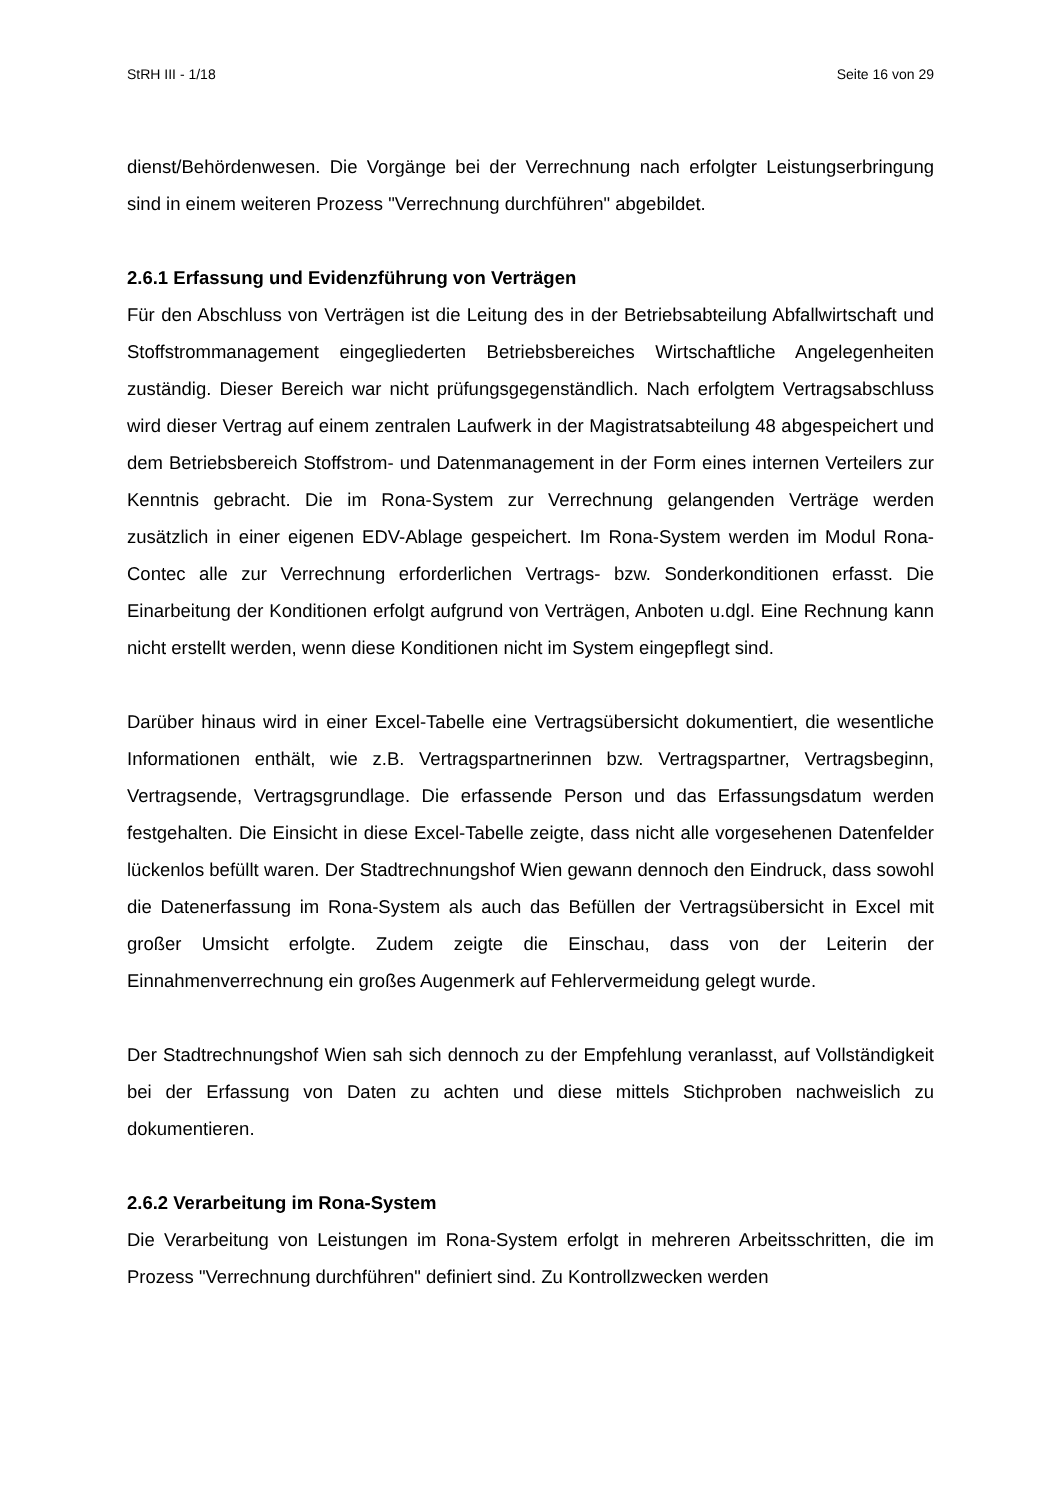StRH III - 1/18 Seite 16 von 29
dienst/Behördenwesen. Die Vorgänge bei der Verrechnung nach erfolgter Leistungserbringung sind in einem weiteren Prozess "Verrechnung durchführen" abgebildet.
2.6.1 Erfassung und Evidenzführung von Verträgen
Für den Abschluss von Verträgen ist die Leitung des in der Betriebsabteilung Abfallwirtschaft und Stoffstrommanagement eingegliederten Betriebsbereiches Wirtschaftliche Angelegenheiten zuständig. Dieser Bereich war nicht prüfungsgegenständlich. Nach erfolgtem Vertragsabschluss wird dieser Vertrag auf einem zentralen Laufwerk in der Magistratsabteilung 48 abgespeichert und dem Betriebsbereich Stoffstrom- und Datenmanagement in der Form eines internen Verteilers zur Kenntnis gebracht. Die im Rona-System zur Verrechnung gelangenden Verträge werden zusätzlich in einer eigenen EDV-Ablage gespeichert. Im Rona-System werden im Modul Rona-Contec alle zur Verrechnung erforderlichen Vertrags- bzw. Sonderkonditionen erfasst. Die Einarbeitung der Konditionen erfolgt aufgrund von Verträgen, Anboten u.dgl. Eine Rechnung kann nicht erstellt werden, wenn diese Konditionen nicht im System eingepflegt sind.
Darüber hinaus wird in einer Excel-Tabelle eine Vertragsübersicht dokumentiert, die wesentliche Informationen enthält, wie z.B. Vertragspartnerinnen bzw. Vertragspartner, Vertragsbeginn, Vertragsende, Vertragsgrundlage. Die erfassende Person und das Erfassungsdatum werden festgehalten. Die Einsicht in diese Excel-Tabelle zeigte, dass nicht alle vorgesehenen Datenfelder lückenlos befüllt waren. Der Stadtrechnungshof Wien gewann dennoch den Eindruck, dass sowohl die Datenerfassung im Rona-System als auch das Befüllen der Vertragsübersicht in Excel mit großer Umsicht erfolgte. Zudem zeigte die Einschau, dass von der Leiterin der Einnahmenverrechnung ein großes Augenmerk auf Fehlervermeidung gelegt wurde.
Der Stadtrechnungshof Wien sah sich dennoch zu der Empfehlung veranlasst, auf Vollständigkeit bei der Erfassung von Daten zu achten und diese mittels Stichproben nachweislich zu dokumentieren.
2.6.2 Verarbeitung im Rona-System
Die Verarbeitung von Leistungen im Rona-System erfolgt in mehreren Arbeitsschritten, die im Prozess "Verrechnung durchführen" definiert sind. Zu Kontrollzwecken werden